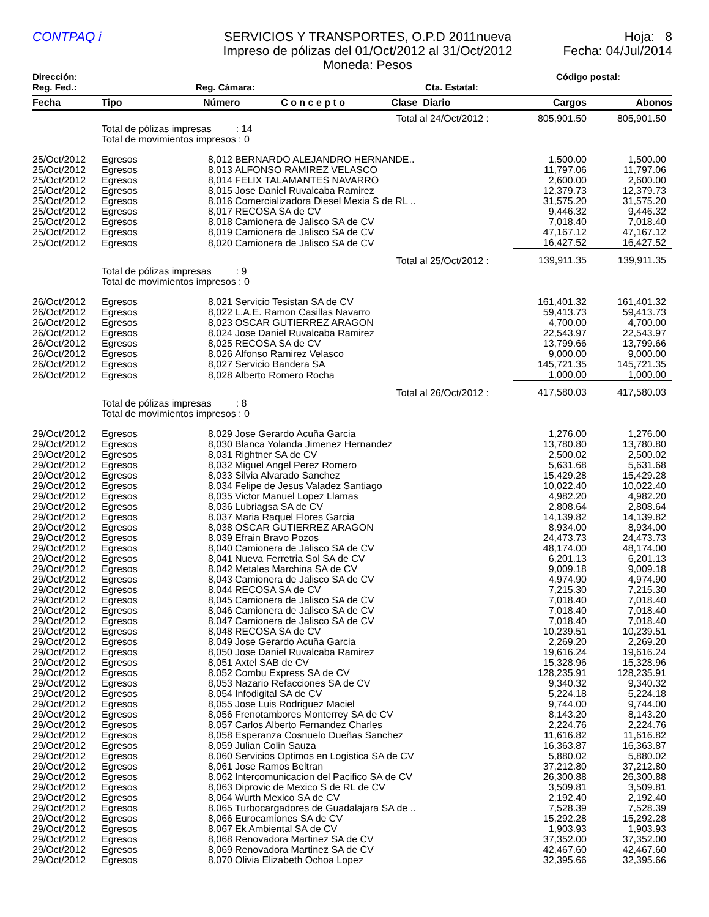CONTPAQ i
SERVICIOS Y TRANSPORTES, O.P.D 2011nueva
Impreso de pólizas del 01/Oct/2012 al 31/Oct/2012
Moneda: Pesos
Hoja: 8
Fecha: 04/Jul/2014
Dirección: Código postal:
Reg. Fed.: Reg. Cámara: Cta. Estatal:
| Fecha | Tipo | Número C o n c e p t o Clase Diario | | Cargos | Abonos |
| --- | --- | --- | --- | --- | --- |
| Total al 24/Oct/2012 : | | | | 805,901.50 | 805,901.50 |
| | Total de pólizas impresas : 14 | | | | |
| | Total de movimientos impresos : 0 | | | | |
| 25/Oct/2012 | Egresos | 8,012 | BERNARDO ALEJANDRO HERNANDE.. | 1,500.00 | 1,500.00 |
| 25/Oct/2012 | Egresos | 8,013 | ALFONSO RAMIREZ VELASCO | 11,797.06 | 11,797.06 |
| 25/Oct/2012 | Egresos | 8,014 | FELIX TALAMANTES NAVARRO | 2,600.00 | 2,600.00 |
| 25/Oct/2012 | Egresos | 8,015 | Jose Daniel Ruvalcaba Ramirez | 12,379.73 | 12,379.73 |
| 25/Oct/2012 | Egresos | 8,016 | Comercializadora Diesel Mexia S de RL .. | 31,575.20 | 31,575.20 |
| 25/Oct/2012 | Egresos | 8,017 | RECOSA SA de CV | 9,446.32 | 9,446.32 |
| 25/Oct/2012 | Egresos | 8,018 | Camionera de Jalisco SA de CV | 7,018.40 | 7,018.40 |
| 25/Oct/2012 | Egresos | 8,019 | Camionera de Jalisco SA de CV | 47,167.12 | 47,167.12 |
| 25/Oct/2012 | Egresos | 8,020 | Camionera de Jalisco SA de CV | 16,427.52 | 16,427.52 |
| Total al 25/Oct/2012 : | | | | 139,911.35 | 139,911.35 |
| | Total de pólizas impresas : 9 | | | | |
| | Total de movimientos impresos : 0 | | | | |
| 26/Oct/2012 | Egresos | 8,021 | Servicio Tesistan SA de CV | 161,401.32 | 161,401.32 |
| 26/Oct/2012 | Egresos | 8,022 | L.A.E. Ramon Casillas Navarro | 59,413.73 | 59,413.73 |
| 26/Oct/2012 | Egresos | 8,023 | OSCAR GUTIERREZ ARAGON | 4,700.00 | 4,700.00 |
| 26/Oct/2012 | Egresos | 8,024 | Jose Daniel Ruvalcaba Ramirez | 22,543.97 | 22,543.97 |
| 26/Oct/2012 | Egresos | 8,025 | RECOSA SA de CV | 13,799.66 | 13,799.66 |
| 26/Oct/2012 | Egresos | 8,026 | Alfonso Ramirez Velasco | 9,000.00 | 9,000.00 |
| 26/Oct/2012 | Egresos | 8,027 | Servicio Bandera SA | 145,721.35 | 145,721.35 |
| 26/Oct/2012 | Egresos | 8,028 | Alberto Romero Rocha | 1,000.00 | 1,000.00 |
| Total al 26/Oct/2012 : | | | | 417,580.03 | 417,580.03 |
| | Total de pólizas impresas : 8 | | | | |
| | Total de movimientos impresos : 0 | | | | |
| 29/Oct/2012 | Egresos | 8,029 | Jose Gerardo Acuña Garcia | 1,276.00 | 1,276.00 |
| 29/Oct/2012 | Egresos | 8,030 | Blanca Yolanda Jimenez Hernandez | 13,780.80 | 13,780.80 |
| 29/Oct/2012 | Egresos | 8,031 | Rightner SA de CV | 2,500.02 | 2,500.02 |
| 29/Oct/2012 | Egresos | 8,032 | Miguel Angel Perez Romero | 5,631.68 | 5,631.68 |
| 29/Oct/2012 | Egresos | 8,033 | Silvia Alvarado Sanchez | 15,429.28 | 15,429.28 |
| 29/Oct/2012 | Egresos | 8,034 | Felipe de Jesus Valadez Santiago | 10,022.40 | 10,022.40 |
| 29/Oct/2012 | Egresos | 8,035 | Victor Manuel Lopez Llamas | 4,982.20 | 4,982.20 |
| 29/Oct/2012 | Egresos | 8,036 | Lubriagsa SA de CV | 2,808.64 | 2,808.64 |
| 29/Oct/2012 | Egresos | 8,037 | Maria Raquel Flores Garcia | 14,139.82 | 14,139.82 |
| 29/Oct/2012 | Egresos | 8,038 | OSCAR GUTIERREZ ARAGON | 8,934.00 | 8,934.00 |
| 29/Oct/2012 | Egresos | 8,039 | Efrain Bravo Pozos | 24,473.73 | 24,473.73 |
| 29/Oct/2012 | Egresos | 8,040 | Camionera de Jalisco SA de CV | 48,174.00 | 48,174.00 |
| 29/Oct/2012 | Egresos | 8,041 | Nueva Ferretria Sol SA de CV | 6,201.13 | 6,201.13 |
| 29/Oct/2012 | Egresos | 8,042 | Metales Marchina SA de CV | 9,009.18 | 9,009.18 |
| 29/Oct/2012 | Egresos | 8,043 | Camionera de Jalisco SA de CV | 4,974.90 | 4,974.90 |
| 29/Oct/2012 | Egresos | 8,044 | RECOSA SA de CV | 7,215.30 | 7,215.30 |
| 29/Oct/2012 | Egresos | 8,045 | Camionera de Jalisco SA de CV | 7,018.40 | 7,018.40 |
| 29/Oct/2012 | Egresos | 8,046 | Camionera de Jalisco SA de CV | 7,018.40 | 7,018.40 |
| 29/Oct/2012 | Egresos | 8,047 | Camionera de Jalisco SA de CV | 7,018.40 | 7,018.40 |
| 29/Oct/2012 | Egresos | 8,048 | RECOSA SA de CV | 10,239.51 | 10,239.51 |
| 29/Oct/2012 | Egresos | 8,049 | Jose Gerardo Acuña Garcia | 2,269.20 | 2,269.20 |
| 29/Oct/2012 | Egresos | 8,050 | Jose Daniel Ruvalcaba Ramirez | 19,616.24 | 19,616.24 |
| 29/Oct/2012 | Egresos | 8,051 | Axtel SAB de CV | 15,328.96 | 15,328.96 |
| 29/Oct/2012 | Egresos | 8,052 | Combu Express SA de CV | 128,235.91 | 128,235.91 |
| 29/Oct/2012 | Egresos | 8,053 | Nazario Refacciones SA de CV | 9,340.32 | 9,340.32 |
| 29/Oct/2012 | Egresos | 8,054 | Infodigital SA de CV | 5,224.18 | 5,224.18 |
| 29/Oct/2012 | Egresos | 8,055 | Jose Luis Rodriguez Maciel | 9,744.00 | 9,744.00 |
| 29/Oct/2012 | Egresos | 8,056 | Frenotambores Monterrey SA de CV | 8,143.20 | 8,143.20 |
| 29/Oct/2012 | Egresos | 8,057 | Carlos Alberto Fernandez Charles | 2,224.76 | 2,224.76 |
| 29/Oct/2012 | Egresos | 8,058 | Esperanza Cosnuelo Dueñas Sanchez | 11,616.82 | 11,616.82 |
| 29/Oct/2012 | Egresos | 8,059 | Julian Colin Sauza | 16,363.87 | 16,363.87 |
| 29/Oct/2012 | Egresos | 8,060 | Servicios Optimos en Logistica SA de CV | 5,880.02 | 5,880.02 |
| 29/Oct/2012 | Egresos | 8,061 | Jose Ramos Beltran | 37,212.80 | 37,212.80 |
| 29/Oct/2012 | Egresos | 8,062 | Intercomunicacion del Pacifico SA de CV | 26,300.88 | 26,300.88 |
| 29/Oct/2012 | Egresos | 8,063 | Diprovic de Mexico S de RL de CV | 3,509.81 | 3,509.81 |
| 29/Oct/2012 | Egresos | 8,064 | Wurth Mexico SA de CV | 2,192.40 | 2,192.40 |
| 29/Oct/2012 | Egresos | 8,065 | Turbocargadores de Guadalajara SA de .. | 7,528.39 | 7,528.39 |
| 29/Oct/2012 | Egresos | 8,066 | Eurocamiones SA de CV | 15,292.28 | 15,292.28 |
| 29/Oct/2012 | Egresos | 8,067 | Ek Ambiental SA de CV | 1,903.93 | 1,903.93 |
| 29/Oct/2012 | Egresos | 8,068 | Renovadora Martinez SA de CV | 37,352.00 | 37,352.00 |
| 29/Oct/2012 | Egresos | 8,069 | Renovadora Martinez SA de CV | 42,467.60 | 42,467.60 |
| 29/Oct/2012 | Egresos | 8,070 | Olivia Elizabeth Ochoa Lopez | 32,395.66 | 32,395.66 |